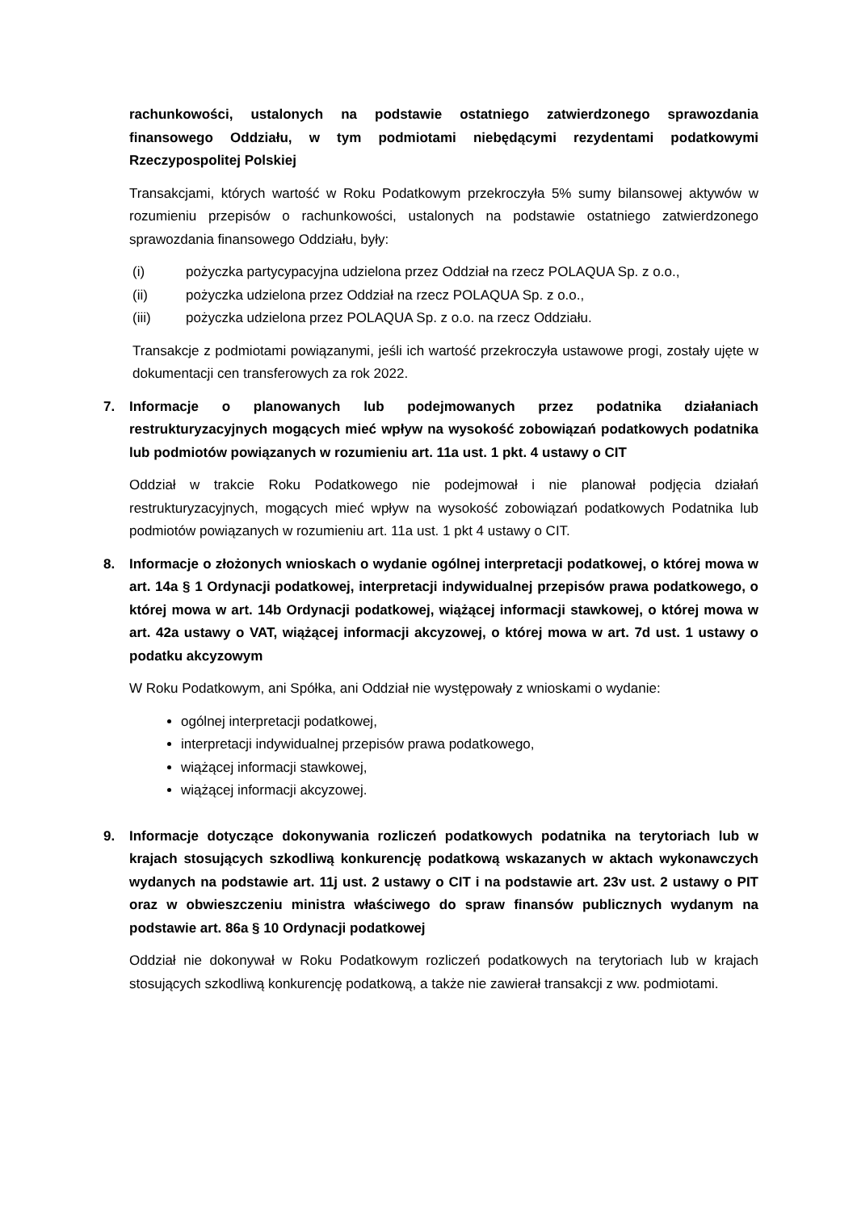rachunkowości, ustalonych na podstawie ostatniego zatwierdzonego sprawozdania finansowego Oddziału, w tym podmiotami niebędącymi rezydentami podatkowymi Rzeczypospolitej Polskiej
Transakcjami, których wartość w Roku Podatkowym przekroczyła 5% sumy bilansowej aktywów w rozumieniu przepisów o rachunkowości, ustalonych na podstawie ostatniego zatwierdzonego sprawozdania finansowego Oddziału, były:
(i) pożyczka partycypacyjna udzielona przez Oddział na rzecz POLAQUA Sp. z o.o.,
(ii) pożyczka udzielona przez Oddział na rzecz POLAQUA Sp. z o.o.,
(iii) pożyczka udzielona przez POLAQUA Sp. z o.o. na rzecz Oddziału.
Transakcje z podmiotami powiązanymi, jeśli ich wartość przekroczyła ustawowe progi, zostały ujęte w dokumentacji cen transferowych za rok 2022.
7. Informacje o planowanych lub podejmowanych przez podatnika działaniach restrukturyzacyjnych mogących mieć wpływ na wysokość zobowiązań podatkowych podatnika lub podmiotów powiązanych w rozumieniu art. 11a ust. 1 pkt. 4 ustawy o CIT
Oddział w trakcie Roku Podatkowego nie podejmował i nie planował podjęcia działań restrukturyzacyjnych, mogących mieć wpływ na wysokość zobowiązań podatkowych Podatnika lub podmiotów powiązanych w rozumieniu art. 11a ust. 1 pkt 4 ustawy o CIT.
8. Informacje o złożonych wnioskach o wydanie ogólnej interpretacji podatkowej, o której mowa w art. 14a § 1 Ordynacji podatkowej, interpretacji indywidualnej przepisów prawa podatkowego, o której mowa w art. 14b Ordynacji podatkowej, wiążącej informacji stawkowej, o której mowa w art. 42a ustawy o VAT, wiążącej informacji akcyzowej, o której mowa w art. 7d ust. 1 ustawy o podatku akcyzowym
W Roku Podatkowym, ani Spółka, ani Oddział nie występowały z wnioskami o wydanie:
ogólnej interpretacji podatkowej,
interpretacji indywidualnej przepisów prawa podatkowego,
wiążącej informacji stawkowej,
wiążącej informacji akcyzowej.
9. Informacje dotyczące dokonywania rozliczeń podatkowych podatnika na terytoriach lub w krajach stosujących szkodliwą konkurencję podatkową wskazanych w aktach wykonawczych wydanych na podstawie art. 11j ust. 2 ustawy o CIT i na podstawie art. 23v ust. 2 ustawy o PIT oraz w obwieszczeniu ministra właściwego do spraw finansów publicznych wydanym na podstawie art. 86a § 10 Ordynacji podatkowej
Oddział nie dokonywał w Roku Podatkowym rozliczeń podatkowych na terytoriach lub w krajach stosujących szkodliwą konkurencję podatkową, a także nie zawierał transakcji z ww. podmiotami.